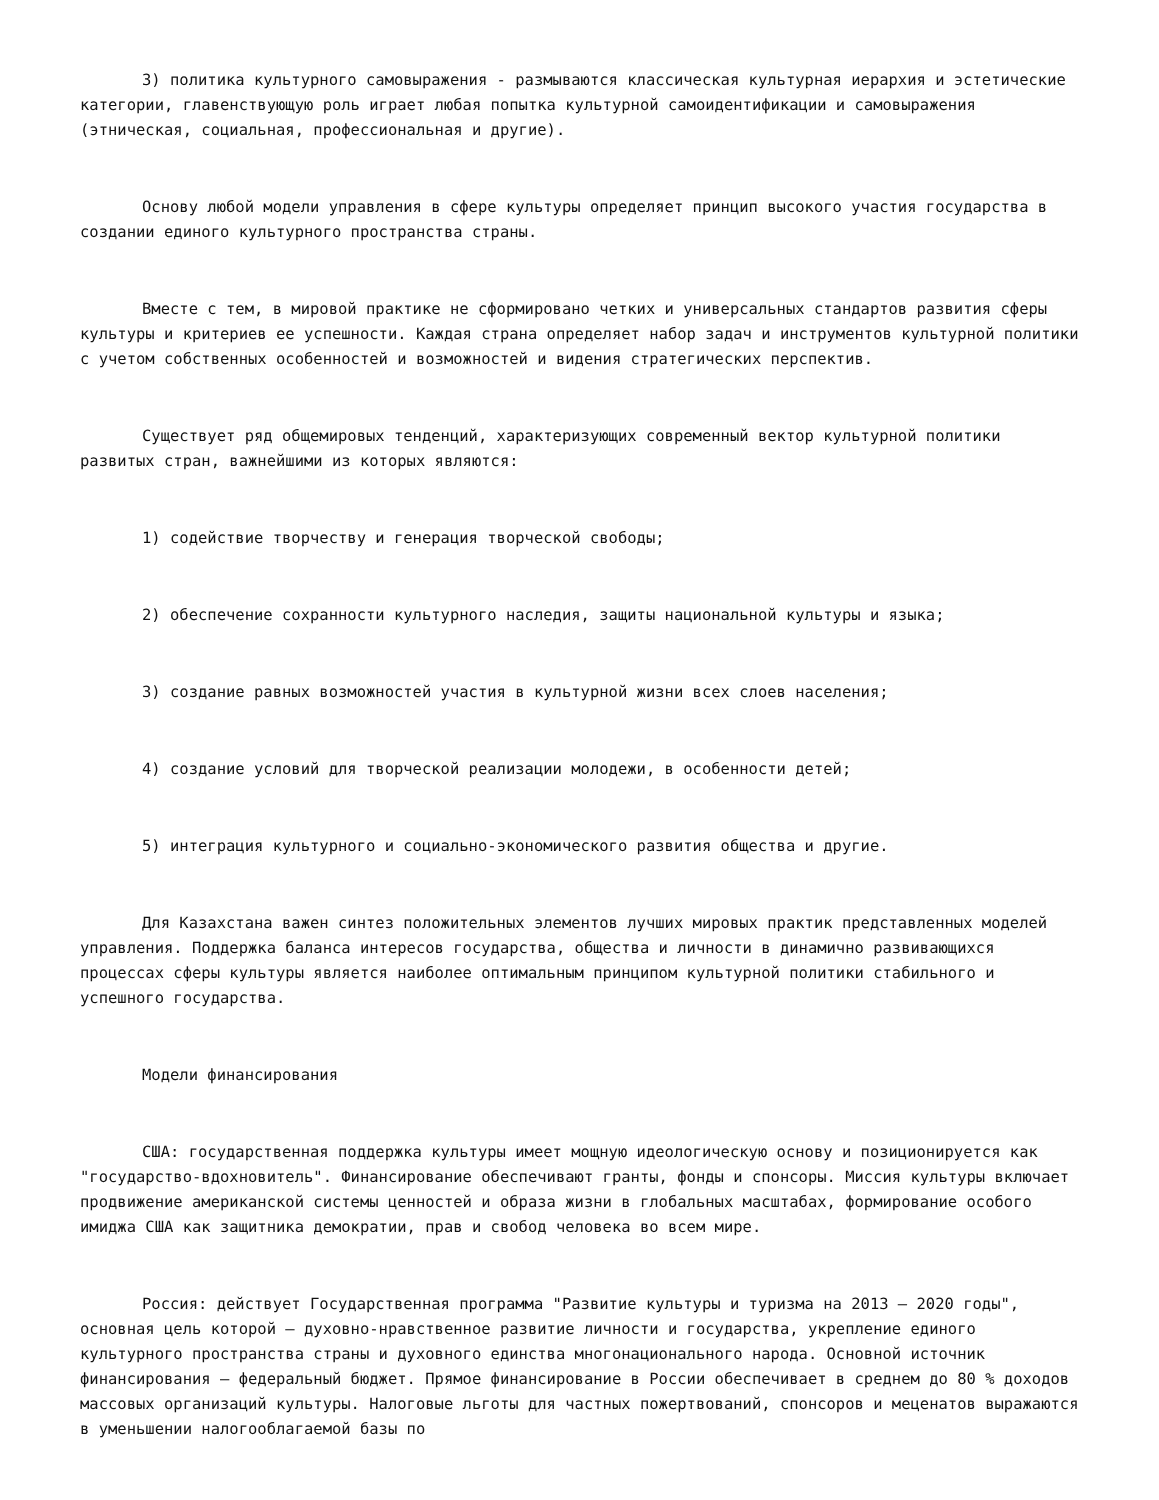3) политика культурного самовыражения - размываются классическая культурная иерархия и эстетические категории, главенствующую роль играет любая попытка культурной самоидентификации и самовыражения (этническая, социальная, профессиональная и другие).
Основу любой модели управления в сфере культуры определяет принцип высокого участия государства в создании единого культурного пространства страны.
Вместе с тем, в мировой практике не сформировано четких и универсальных стандартов развития сферы культуры и критериев ее успешности. Каждая страна определяет набор задач и инструментов культурной политики с учетом собственных особенностей и возможностей и видения стратегических перспектив.
Существует ряд общемировых тенденций, характеризующих современный вектор культурной политики развитых стран, важнейшими из которых являются:
1) содействие творчеству и генерация творческой свободы;
2) обеспечение сохранности культурного наследия, защиты национальной культуры и языка;
3) создание равных возможностей участия в культурной жизни всех слоев населения;
4) создание условий для творческой реализации молодежи, в особенности детей;
5) интеграция культурного и социально-экономического развития общества и другие.
Для Казахстана важен синтез положительных элементов лучших мировых практик представленных моделей управления. Поддержка баланса интересов государства, общества и личности в динамично развивающихся процессах сферы культуры является наиболее оптимальным принципом культурной политики стабильного и успешного государства.
Модели финансирования
США: государственная поддержка культуры имеет мощную идеологическую основу и позиционируется как "государство-вдохновитель". Финансирование обеспечивают гранты, фонды и спонсоры. Миссия культуры включает продвижение американской системы ценностей и образа жизни в глобальных масштабах, формирование особого имиджа США как защитника демократии, прав и свобод человека во всем мире.
Россия: действует Государственная программа "Развитие культуры и туризма на 2013 – 2020 годы", основная цель которой – духовно-нравственное развитие личности и государства, укрепление единого культурного пространства страны и духовного единства многонационального народа. Основной источник финансирования – федеральный бюджет. Прямое финансирование в России обеспечивает в среднем до 80 % доходов массовых организаций культуры. Налоговые льготы для частных пожертвований, спонсоров и меценатов выражаются в уменьшении налогооблагаемой базы по